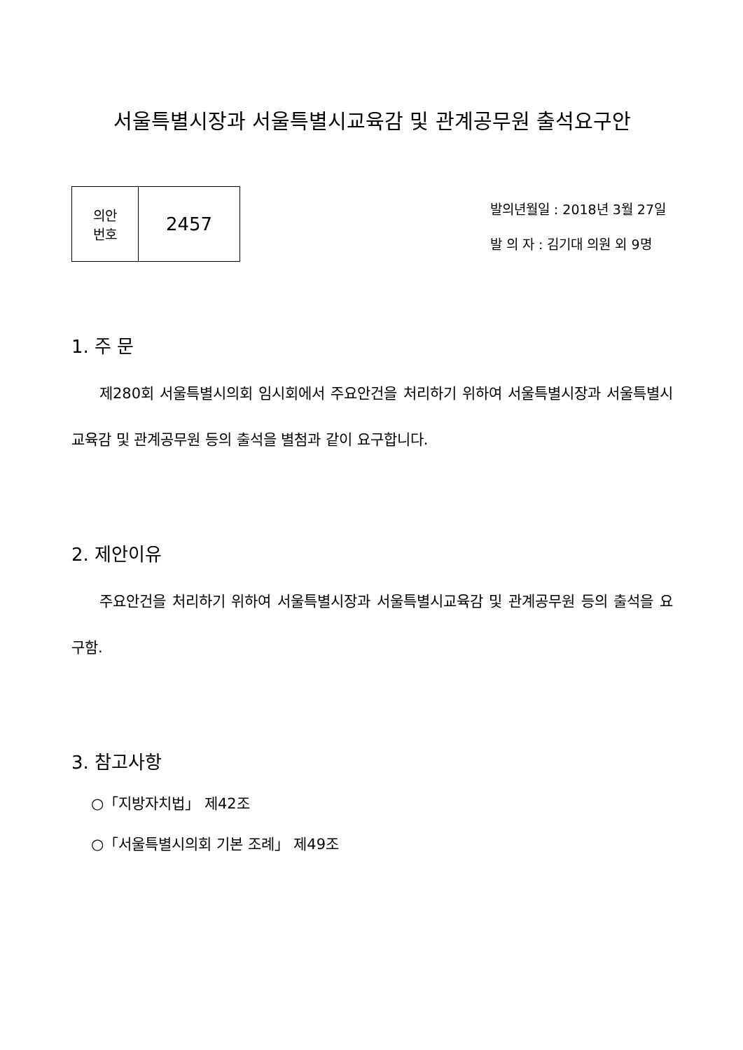서울특별시장과 서울특별시교육감 및 관계공무원 출석요구안
| 의안 번호 | 2457 |
발의년월일 : 2018년 3월 27일
발 의 자 : 김기대 의원 외 9명
1. 주 문
제280회 서울특별시의회 임시회에서 주요안건을 처리하기 위하여 서울특별시장과 서울특별시교육감 및 관계공무원 등의 출석을 별첨과 같이 요구합니다.
2. 제안이유
주요안건을 처리하기 위하여 서울특별시장과 서울특별시교육감 및 관계공무원 등의 출석을 요구함.
3. 참고사항
○「지방자치법」 제42조
○「서울특별시의회 기본 조례」 제49조